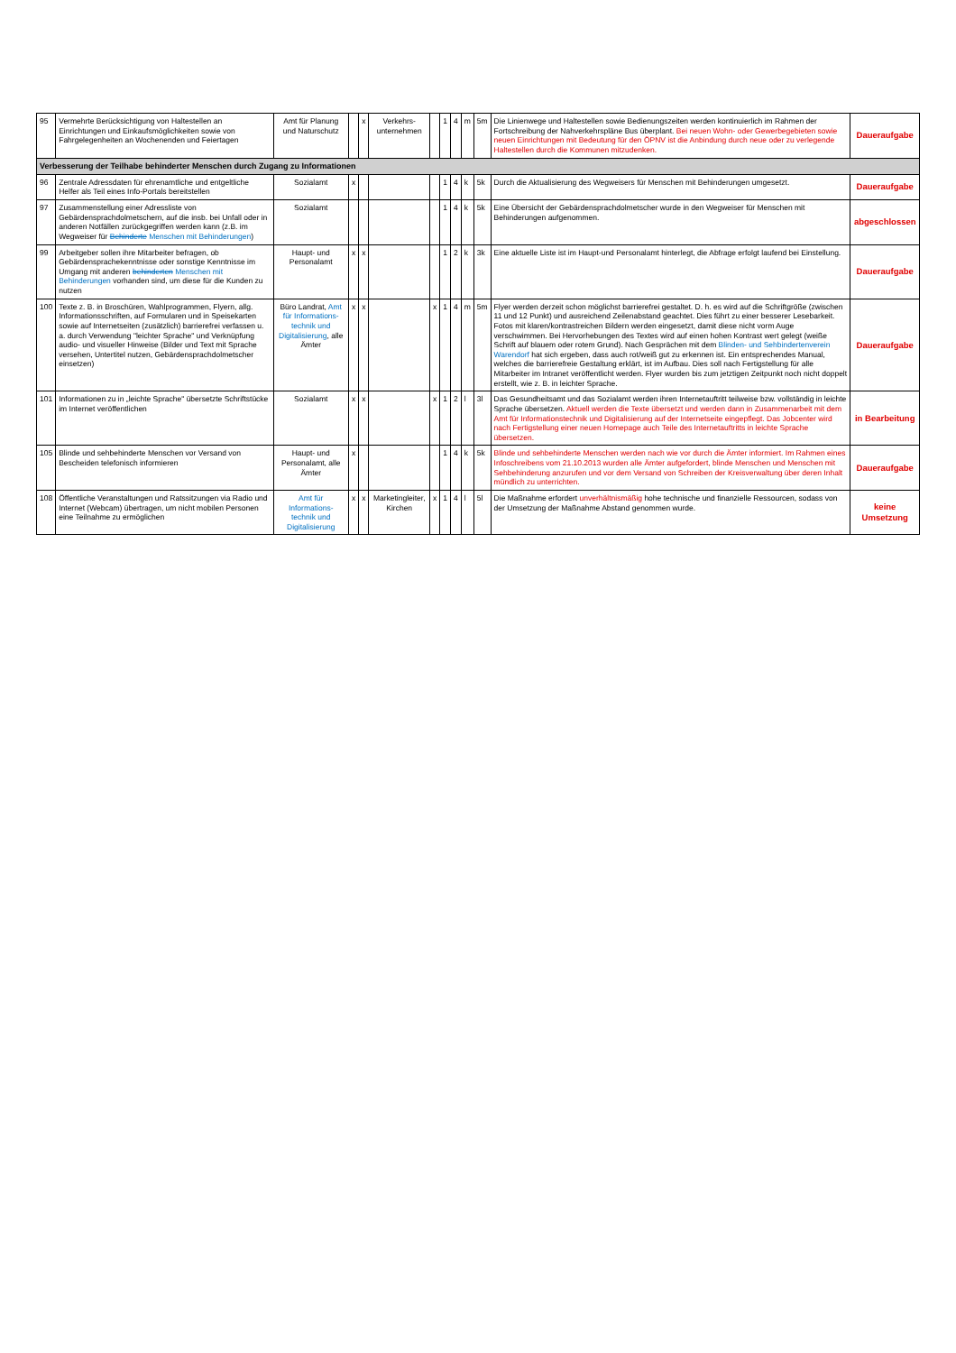| 95 | Vermehrte Berücksichtigung von Haltestellen an Einrichtungen und Einkaufsmöglichkeiten sowie von Fahrgelegenheiten an Wochenenden und Feiertagen | Amt für Planung und Naturschutz | | x | Verkehrs-unternehmen | | 1 | 4 | m | 5m | Die Linienwege und Haltestellen sowie Bedienungszeiten werden kontinuierlich im Rahmen der Fortschreibung der Nahverkehrspläne Bus überplant. Bei neuen Wohn- oder Gewerbegebieten sowie neuen Einrichtungen mit Bedeutung für den ÖPNV ist die Anbindung durch neue oder zu verlegende Haltestellen durch die Kommunen mitzudenken. | Daueraufgabe |
| Verbesserung der Teilhabe behinderter Menschen durch Zugang zu Informationen | | | | | | | | | | | | |
| 96 | Zentrale Adressdaten für ehrenamtliche und entgeltliche Helfer als Teil eines Info-Portals bereitstellen | Sozialamt | x | | | | 1 | 4 | k | 5k | Durch die Aktualisierung des Wegweisers für Menschen mit Behinderungen umgesetzt. | Daueraufgabe |
| 97 | Zusammenstellung einer Adressliste von Gebärdensprachdolmetschern, auf die insb. bei Unfall oder in anderen Notfällen zurückgegriffen werden kann (z.B. im Wegweiser für Behinderte Menschen mit Behinderungen ) | Sozialamt | | | | | 1 | 4 | k | 5k | Eine Übersicht der Gebärdensprachdolmetscher wurde in den Wegweiser für Menschen mit Behinderungen aufgenommen. | abgeschlossen |
| 99 | Arbeitgeber sollen ihre Mitarbeiter befragen, ob Gebärdensprachekenntnisse oder sonstige Kenntnisse im Umgang mit anderen behinderten Menschen mit Behinderungen vorhanden sind, um diese für die Kunden zu nutzen | Haupt- und Personalamt | x | x | | | 1 | 2 | k | 3k | Eine aktuelle Liste ist im Haupt-und Personalamt hinterlegt, die Abfrage erfolgt laufend bei Einstellung. | Daueraufgabe |
| 100 | Texte z. B. in Broschüren, Wahlprogrammen, Flyern, allg. Informationsschriften, auf Formularen und in Speisekarten sowie auf Internetseiten (zusätzlich) barrierefrei verfassen u. a. durch Verwendung "leichter Sprache" und Verknüpfung audio- und visueller Hinweise (Bilder und Text mit Sprache versehen, Untertitel nutzen, Gebärdensprachdolmetscher einsetzen) | Büro Landrat, Amt für Informations-technik und Digitalisierung , alle Ämter | x | x | | x | 1 | 4 | m | 5m | Flyer werden derzeit schon möglichst barrierefrei gestaltet. D. h. es wird auf die Schriftgröße (zwischen 11 und 12 Punkt) und ausreichend Zeilenabstand geachtet. Dies führt zu einer besserer Lesebarkeit. Fotos mit klaren/kontrastreichen Bildern werden eingesetzt, damit diese nicht vorm Auge verschwimmen. Bei Hervorhebungen des Textes wird auf einen hohen Kontrast wert gelegt (weiße Schrift auf blauem oder rotem Grund). Nach Gesprächen mit dem Blinden- und Sehbindertenverein Warendorf hat sich ergeben, dass auch rot/weiß gut zu erkennen ist. Ein entsprechendes Manual, welches die barrierefreie Gestaltung erklärt, ist im Aufbau. Dies soll nach Fertigstellung für alle Mitarbeiter im Intranet veröffentlicht werden. Flyer wurden bis zum jetztigen Zeitpunkt noch nicht doppelt erstellt, wie z. B. in leichter Sprache. | Daueraufgabe |
| 101 | Informationen zu in „leichte Sprache" übersetzte Schriftstücke im Internet veröffentlichen | Sozialamt | x | x | | x | 1 | 2 | l | 3l | Das Gesundheitsamt und das Sozialamt werden ihren Internetauftritt teilweise bzw. vollständig in leichte Sprache übersetzen. Aktuell werden die Texte übersetzt und werden dann in Zusammenarbeit mit dem Amt für Informationstechnik und Digitalisierung auf der Internetseite eingepflegt. Das Jobcenter wird nach Fertigstellung einer neuen Homepage auch Teile des Internetauftritts in leichte Sprache übersetzen. | in Bearbeitung |
| 105 | Blinde und sehbehinderte Menschen vor Versand von Bescheiden telefonisch informieren | Haupt- und Personalamt, alle Ämter | x | | | | 1 | 4 | k | 5k | Blinde und sehbehinderte Menschen werden nach wie vor durch die Ämter informiert. Im Rahmen eines Infoschreibens vom 21.10.2013 wurden alle Ämter aufgefordert, blinde Menschen und Menschen mit Sehbehinderung anzurufen und vor dem Versand von Schreiben der Kreisverwaltung über deren Inhalt mündlich zu unterrichten. | Daueraufgabe |
| 108 | Öffentliche Veranstaltungen und Ratssitzungen via Radio und Internet (Webcam) übertragen, um nicht mobilen Personen eine Teilnahme zu ermöglichen | Amt für Informations-technik und Digitalisierung | x | x | Marketingleiter, Kirchen | x | 1 | 4 | l | 5l | Die Maßnahme erfordert unverhältnismäßig hohe technische und finanzielle Ressourcen, sodass von der Umsetzung der Maßnahme Abstand genommen wurde. | keine Umsetzung |